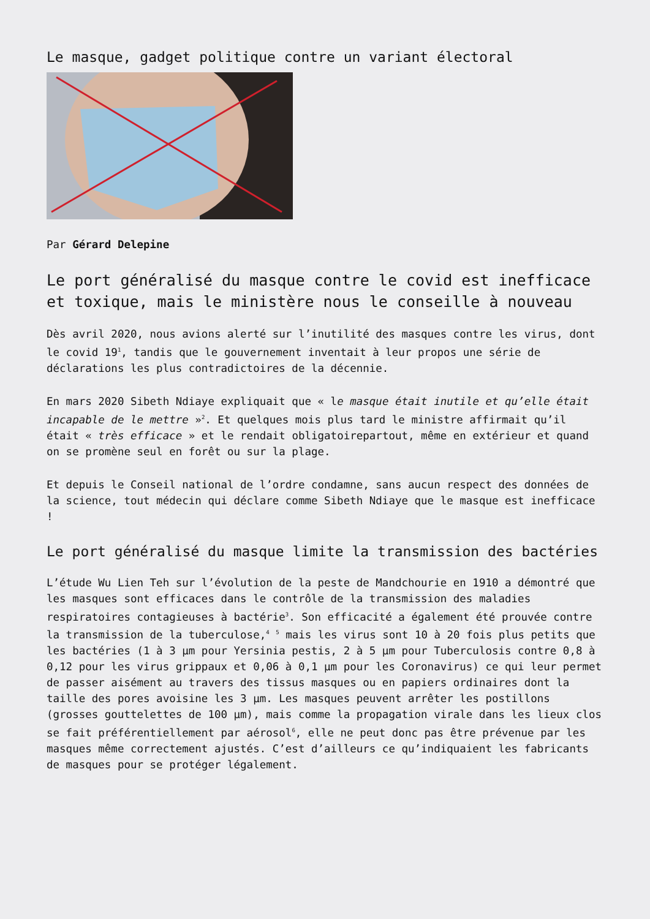Le masque, gadget politique contre un variant électoral
Par Gérard Delepine
Le port généralisé du masque contre le covid est inefficace et toxique, mais le ministère nous le conseille à nouveau
Dès avril 2020, nous avions alerté sur l’inutilité des masques contre les virus, dont le covid 19<sup>1</sup>, tandis que le gouvernement inventait à leur propos une série de déclarations les plus contradictoires de la décennie.
En mars 2020 Sibeth Ndiaye expliquait que « le masque était inutile et qu’elle était incapable de le mettre »<sup>2</sup>. Et quelques mois plus tard le ministre affirmait qu’il était « très efficace » et le rendait obligatoirepartout, même en extérieur et quand on se promène seul en forêt ou sur la plage.
Et depuis le Conseil national de l’ordre condamne, sans aucun respect des données de la science, tout médecin qui déclare comme Sibeth Ndiaye que le masque est inefficace !
Le port généralisé du masque limite la transmission des bactéries
L’étude Wu Lien Teh sur l’évolution de la peste de Mandchourie en 1910 a démontré que les masques sont efficaces dans le contrôle de la transmission des maladies respiratoires contagieuses à bactérie<sup>3</sup>. Son efficacité a également été prouvée contre la transmission de la tuberculose,<sup>4</sup> <sup>5</sup> mais les virus sont 10 à 20 fois plus petits que les bactéries (1 à 3 µm pour Yersinia pestis, 2 à 5 µm pour Tuberculosis contre 0,8 à 0,12 pour les virus grippaux et 0,06 à 0,1 µm pour les Coronavirus) ce qui leur permet de passer aisément au travers des tissus masques ou en papiers ordinaires dont la taille des pores avoisine les 3 µm. Les masques peuvent arrêter les postillons (grosses gouttelettes de 100 µm), mais comme la propagation virale dans les lieux clos se fait préférentiellement par aérosol<sup>6</sup>, elle ne peut donc pas être prévenue par les masques même correctement ajustés. C’est d’ailleurs ce qu’indiquaient les fabricants de masques pour se protéger légalement.